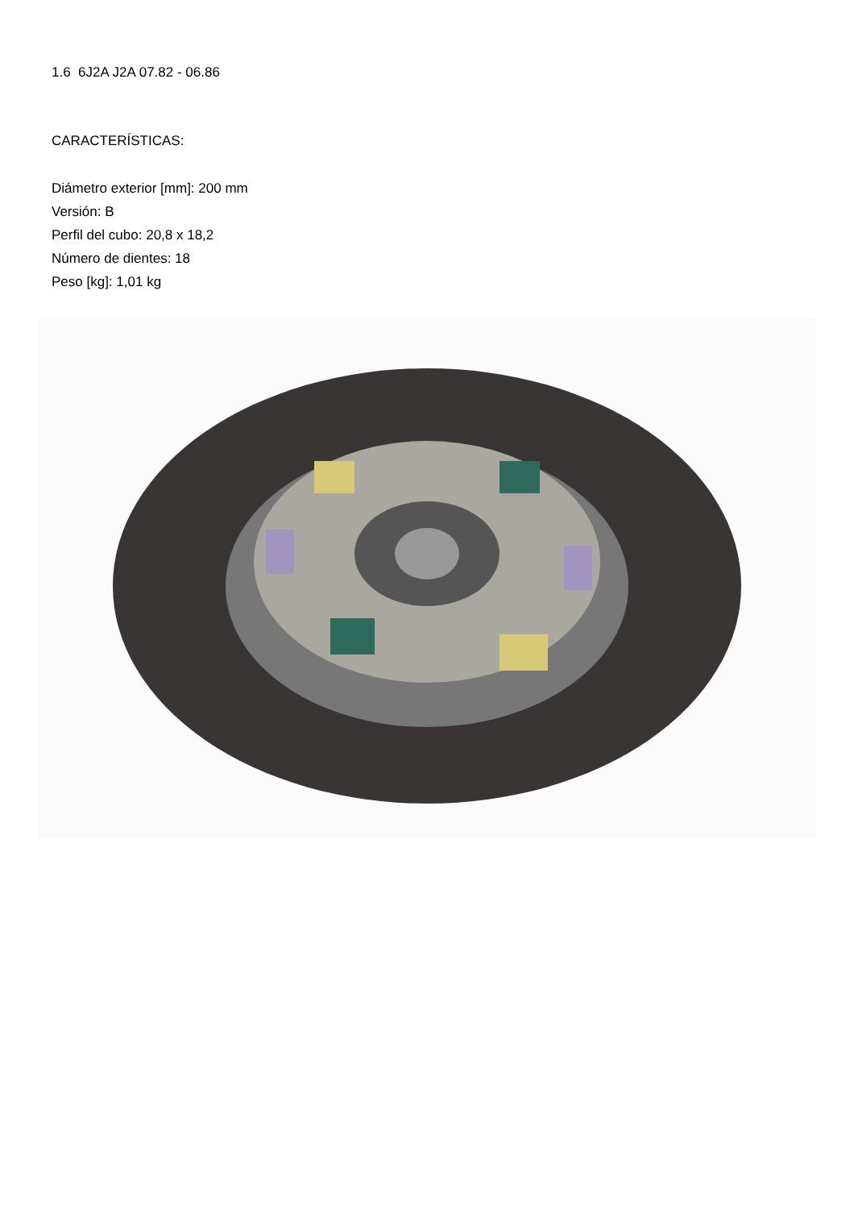1.6 6J2A J2A 07.82 - 06.86
CARACTERÍSTICAS:
Diámetro exterior [mm]: 200 mm
Versión: B
Perfil del cubo: 20,8 x 18,2
Número de dientes: 18
Peso [kg]: 1,01 kg